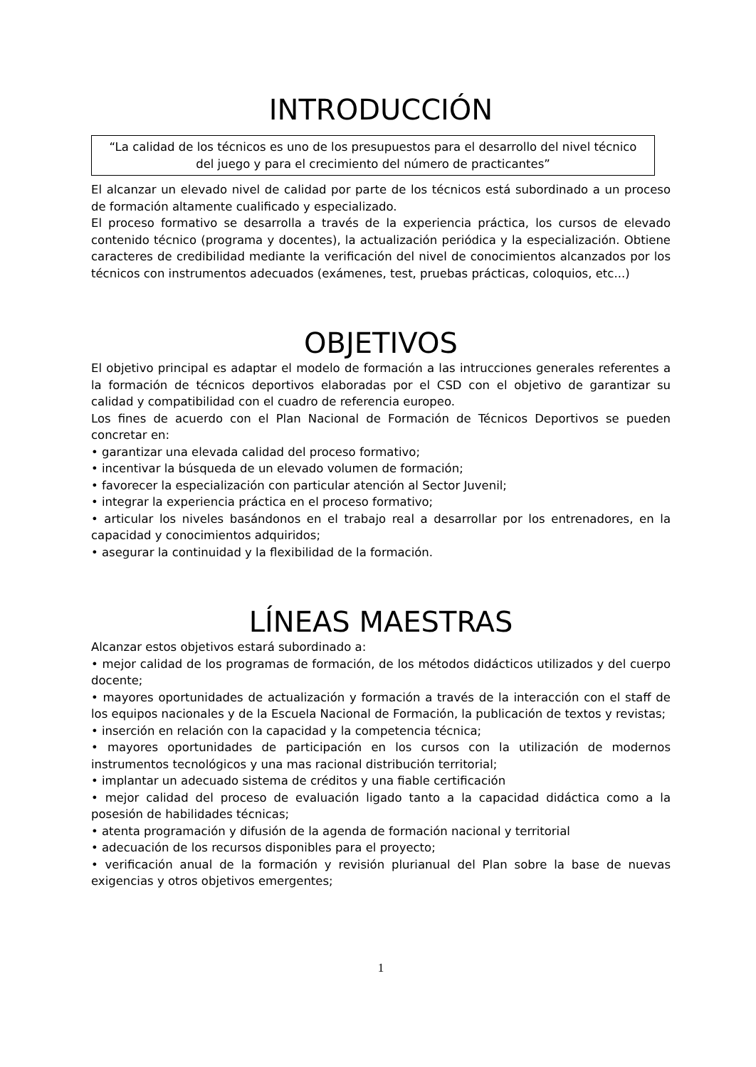INTRODUCCIÓN
“La calidad de los técnicos es uno de los presupuestos para el desarrollo del nivel técnico del juego y para el crecimiento del número de practicantes”
El alcanzar un elevado nivel de calidad por parte de los técnicos está subordinado a un proceso de formación altamente cualificado y especializado.
El proceso formativo se desarrolla a través de la experiencia práctica, los cursos de elevado contenido técnico (programa y docentes), la actualización periódica y la especialización. Obtiene caracteres de credibilidad mediante la verificación del nivel de conocimientos alcanzados por los técnicos con instrumentos adecuados (exámenes, test, pruebas prácticas, coloquios, etc...)
OBJETIVOS
El objetivo principal es adaptar el modelo de formación a las intrucciones generales referentes a la formación de técnicos deportivos elaboradas por el CSD con el objetivo de garantizar su calidad y compatibilidad con el cuadro de referencia europeo.
Los fines de acuerdo con el Plan Nacional de Formación de Técnicos Deportivos se pueden concretar en:
• garantizar una elevada calidad del proceso formativo;
• incentivar la búsqueda de un elevado volumen de formación;
• favorecer la especialización con particular atención al Sector Juvenil;
• integrar la experiencia práctica en el proceso formativo;
• articular los niveles basándonos en el trabajo real a desarrollar por los entrenadores, en la capacidad y conocimientos adquiridos;
• asegurar la continuidad y la flexibilidad de la formación.
LÍNEAS MAESTRAS
Alcanzar estos objetivos estará subordinado a:
• mejor calidad de los programas de formación, de los métodos didácticos utilizados y del cuerpo docente;
• mayores oportunidades de actualización y formación a través de la interacción con el staff de los equipos nacionales y de la Escuela Nacional de Formación, la publicación de textos y revistas;
• inserción en relación con la capacidad y la competencia técnica;
• mayores oportunidades de participación en los cursos con la utilización de modernos instrumentos tecnológicos y una mas racional distribución territorial;
• implantar un adecuado sistema de créditos y una fiable certificación
• mejor calidad del proceso de evaluación ligado tanto a la capacidad didáctica como a la posesión de habilidades técnicas;
• atenta programación y difusión de la agenda de formación nacional y territorial
• adecuación de los recursos disponibles para el proyecto;
• verificación anual de la formación y revisión plurianual del Plan sobre la base de nuevas exigencias y otros objetivos emergentes;
1